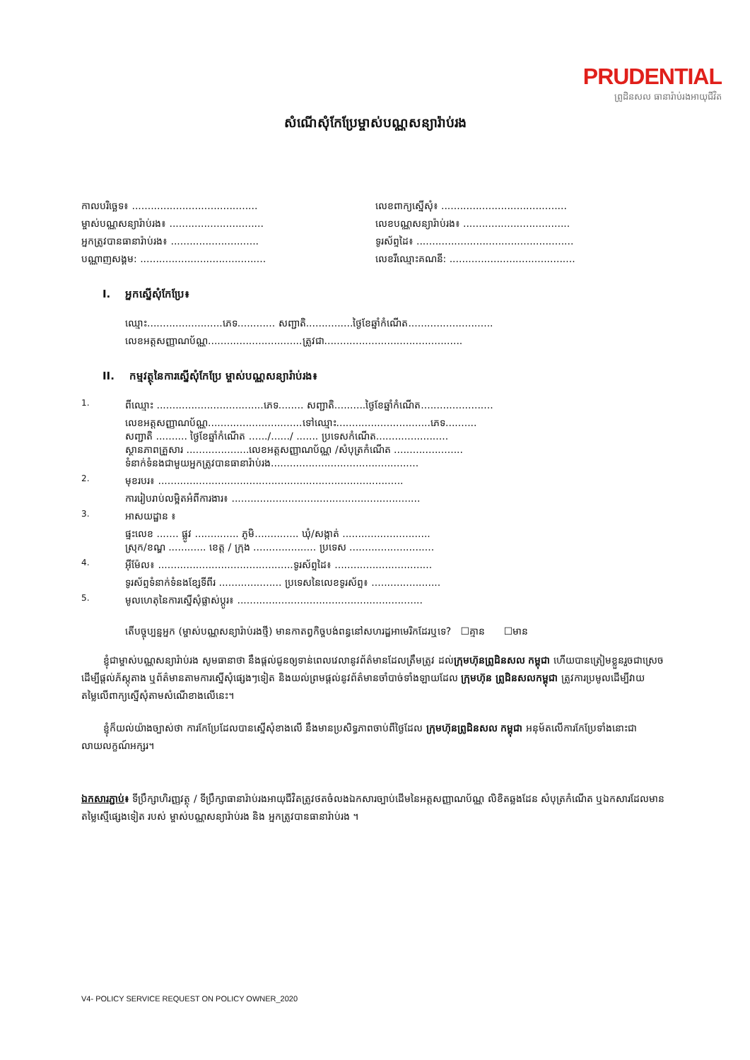PRUDENTIAL
ព្រូដិនសល ធានារ៉ាប់រងអាយុជីវិត
សំណើសុំកែប្រែម្ចាស់បណ្ណសន្យារ៉ាប់រង
កាលបរិច្ឆេទ៖ ........................................ លេខពាក្យស្នើសុំ៖ ........................................
ម្ចាស់បណ្ណសន្យារ៉ាប់រង៖ .............................. លេខបណ្ណសន្យារ៉ាប់រង៖ ..................................
អ្នកត្រូវបានធានារ៉ាប់រង៖ ............................ ទូរស័ព្ទដៃ៖ ..................................................
បណ្ណាញសង្គម: ........................................ លេខរីឈ្មោះគណនី: ........................................
I. អ្នកស្នើសុំកែប្រែ៖
ឈ្មោះ........................ភេទ............ សញ្ជាតិ...............ថ្ងៃខែឆ្នាំកំណើត...........................
លេខអត្តសញ្ញាណប័ណ្ណ..............................ត្រូវជា............................................
II. កម្មវត្ថុនៃការស្នើសុំកែប្រែ ម្ចាស់បណ្ណសន្យារ៉ាប់រង៖
1. ពីឈ្មោះ ..................................ភេទ........ សញ្ជាតិ..........ថ្ងៃខែឆ្នាំកំណើត.......................
លេខអត្តសញ្ញាណប័ណ្ណ..............................ទៅឈ្មោះ..............................ភេទ..........
សញ្ជាតិ .......... ថ្ងៃខែឆ្នាំកំណើត ....../....../ ....... ប្រទេសកំណើត.......................
ស្ថានភាពគ្រួសារ ....................លេខអត្តសញ្ញាណប័ណ្ណ /សំបុត្រកំណើត ......................
ទំនាក់ទំនងជាមួយអ្នកត្រូវបានធានារ៉ាប់រង...............................................
2. មុខរបរ៖ ..............................................................................
ការរៀបរាប់លម្អិតអំពីការងារ៖ ............................................................
3. អាសយដ្ឋាន ៖
ផ្ទះលេខ ....... ផ្លូវ .............. ភូមិ.............. ឃុំ/សង្កាត់ ............................
ស្រុក/ខណ្ឌ ............ ខេត្ត / ក្រុង .................... ប្រទេស ...........................
4. អ៊ីម៉ែល៖ ...........................................ទូរស័ព្ទដៃ៖ ...............................
ទូរស័ព្ទទំនាក់ទំនងខ្សែទីពីរ .................... ប្រទេសនៃលេខទូរស័ព្ទ៖ ......................
5. មូលហេតុនៃការស្នើសុំផ្លាស់ប្តូរ៖ ...........................................................
តើបច្ចុប្បន្នអ្នក (ម្ចាស់បណ្ណសន្យារ៉ាប់រងថ្មី) មានកាតព្វកិច្ចបង់ពន្ធនៅសហរដ្ឋអាមេរិកដែរឬទេ? ☐គ្មាន ☐មាន
ខ្ញុំជាម្ចាស់បណ្ណសន្យារ៉ាប់រង សូមធានាថា នឹងផ្តល់ជូនឲ្យទាន់ពេលវេលានូវព័ត៌មានដែលត្រឹមត្រូវ ដល់ក្រុមហ៊ុនព្រូដិនសល កម្ពុជា ហើយបានត្រៀមខ្លួនរួចជាស្រេចដើម្បីផ្តល់ភ័ស្តុតាង ឬព័ត៌មានតាមការស្នើសុំផ្សេងៗទៀត និងយល់ព្រមផ្តល់នូវព័ត៌មានចាំបាច់ទាំងឡាយដែល ក្រុមហ៊ុន ព្រូដិនសលកម្ពុជា ត្រូវការប្រមូលដើម្បីវាយតម្លៃលើពាក្យស្នើសុំតាមសំណើខាងលើនេះ។
ខ្ញុំក៏យល់យ៉ាងច្បាស់ថា ការកែប្រែដែលបានស្នើសុំខាងលើ នឹងមានប្រសិទ្ធភាពចាប់ពីថ្ងៃដែល ក្រុមហ៊ុនព្រូដិនសល កម្ពុជា អនុម័តលើការកែប្រែទាំងនោះជាលាយលក្ខណ៍អក្សរ។
ឯកសារភ្ជាប់៖ ទីប្រឹក្សាហិរញ្ញវត្ថុ / ទីប្រឹក្សាធានារ៉ាប់រងអាយុជីវិតត្រូវថតចំលងឯកសារច្បាប់ដើមនៃអត្តសញ្ញាណប័ណ្ណ លិខិតឆ្លងដែន សំបុត្រកំណើត ឬឯកសារដែលមានតម្លៃស្មើផ្សេងទៀត របស់ ម្ចាស់បណ្ណសន្យារ៉ាប់រង និង អ្នកត្រូវបានធានារ៉ាប់រង ។
V4- POLICY SERVICE REQUEST ON POLICY OWNER_2020